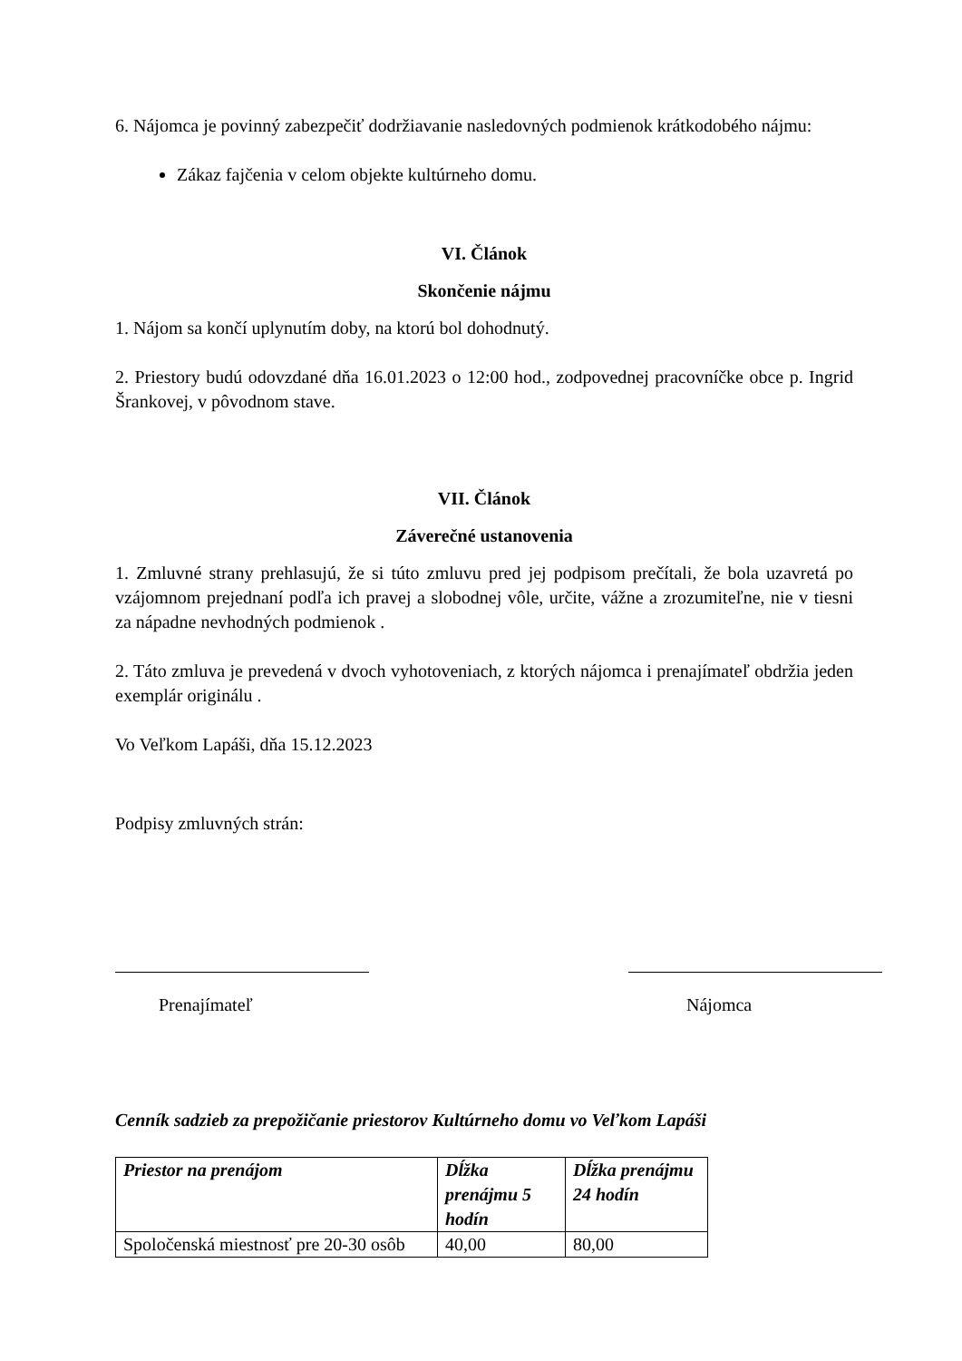6. Nájomca je povinný zabezpečiť dodržiavanie nasledovných podmienok krátkodobého nájmu:
Zákaz fajčenia v celom objekte kultúrneho domu.
VI. Článok
Skončenie nájmu
1. Nájom sa končí uplynutím doby, na ktorú bol dohodnutý.
2. Priestory budú odovzdané dňa 16.01.2023 o 12:00 hod., zodpovednej pracovníčke obce p. Ingrid Šrankovej, v pôvodnom stave.
VII. Článok
Záverečné ustanovenia
1. Zmluvné strany prehlasujú, že si túto zmluvu pred jej podpisom prečítali, že bola uzavretá po vzájomnom prejednaní podľa ich pravej a slobodnej vôle, určite, vážne a zrozumiteľne, nie v tiesni za nápadne nevhodných podmienok .
2. Táto zmluva je prevedená v dvoch vyhotoveniach, z ktorých nájomca i prenajímateľ obdržia jeden exemplár originálu .
Vo Veľkom Lapáši, dňa 15.12.2023
Podpisy zmluvných strán:
Prenajímateľ Nájomca
Cenník sadzieb za prepožičanie priestorov Kultúrneho domu vo Veľkom Lapáši
| Priestor na prenájom | Dĺžka prenájmu 5 hodín | Dĺžka prenájmu 24 hodín |
| --- | --- | --- |
| Spoločenská miestnosť pre 20-30 osôb | 40,00 | 80,00 |